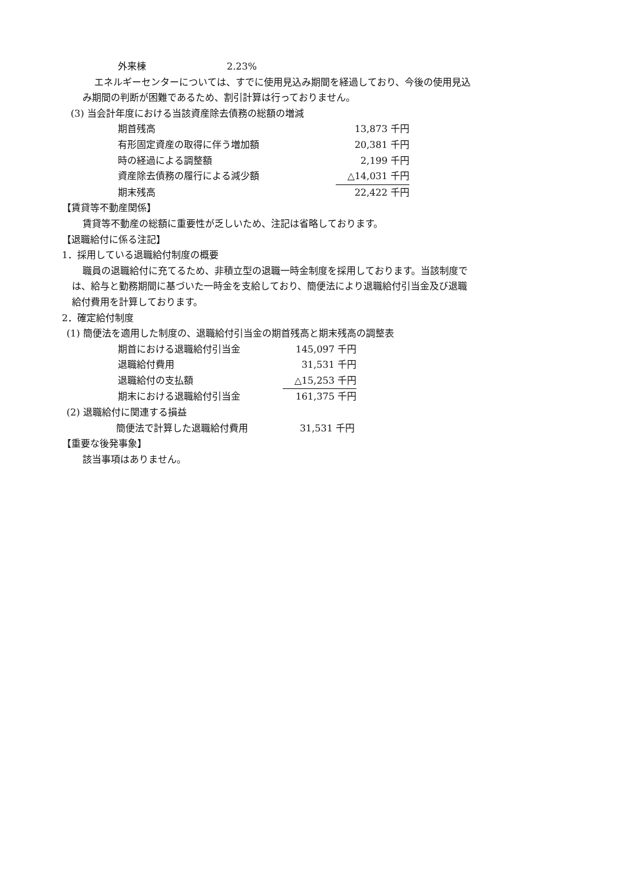| 外来棟 | 2.23% |
エネルギーセンターについては、すでに使用見込み期間を経過しており、今後の使用見込
み期間の判断が困難であるため、割引計算は行っておりません。
(3) 当会計年度における当該資産除去債務の総額の増減
| 期首残高 | 13,873 千円 |
| 有形固定資産の取得に伴う増加額 | 20,381 千円 |
| 時の経過による調整額 | 2,199 千円 |
| 資産除去債務の履行による減少額 | △14,031 千円 |
| 期末残高 | 22,422 千円 |
【賃貸等不動産関係】
賃貸等不動産の総額に重要性が乏しいため、注記は省略しております。
【退職給付に係る注記】
1．採用している退職給付制度の概要
職員の退職給付に充てるため、非積立型の退職一時金制度を採用しております。当該制度で
は、給与と勤務期間に基づいた一時金を支給しており、簡便法により退職給付引当金及び退職
給付費用を計算しております。
2．確定給付制度
(1) 簡便法を適用した制度の、退職給付引当金の期首残高と期末残高の調整表
| 期首における退職給付引当金 | 145,097 千円 |
| 退職給付費用 | 31,531 千円 |
| 退職給付の支払額 | △15,253 千円 |
| 期末における退職給付引当金 | 161,375 千円 |
(2) 退職給付に関連する損益
| 簡便法で計算した退職給付費用 | 31,531 千円 |
【重要な後発事象】
該当事項はありません。